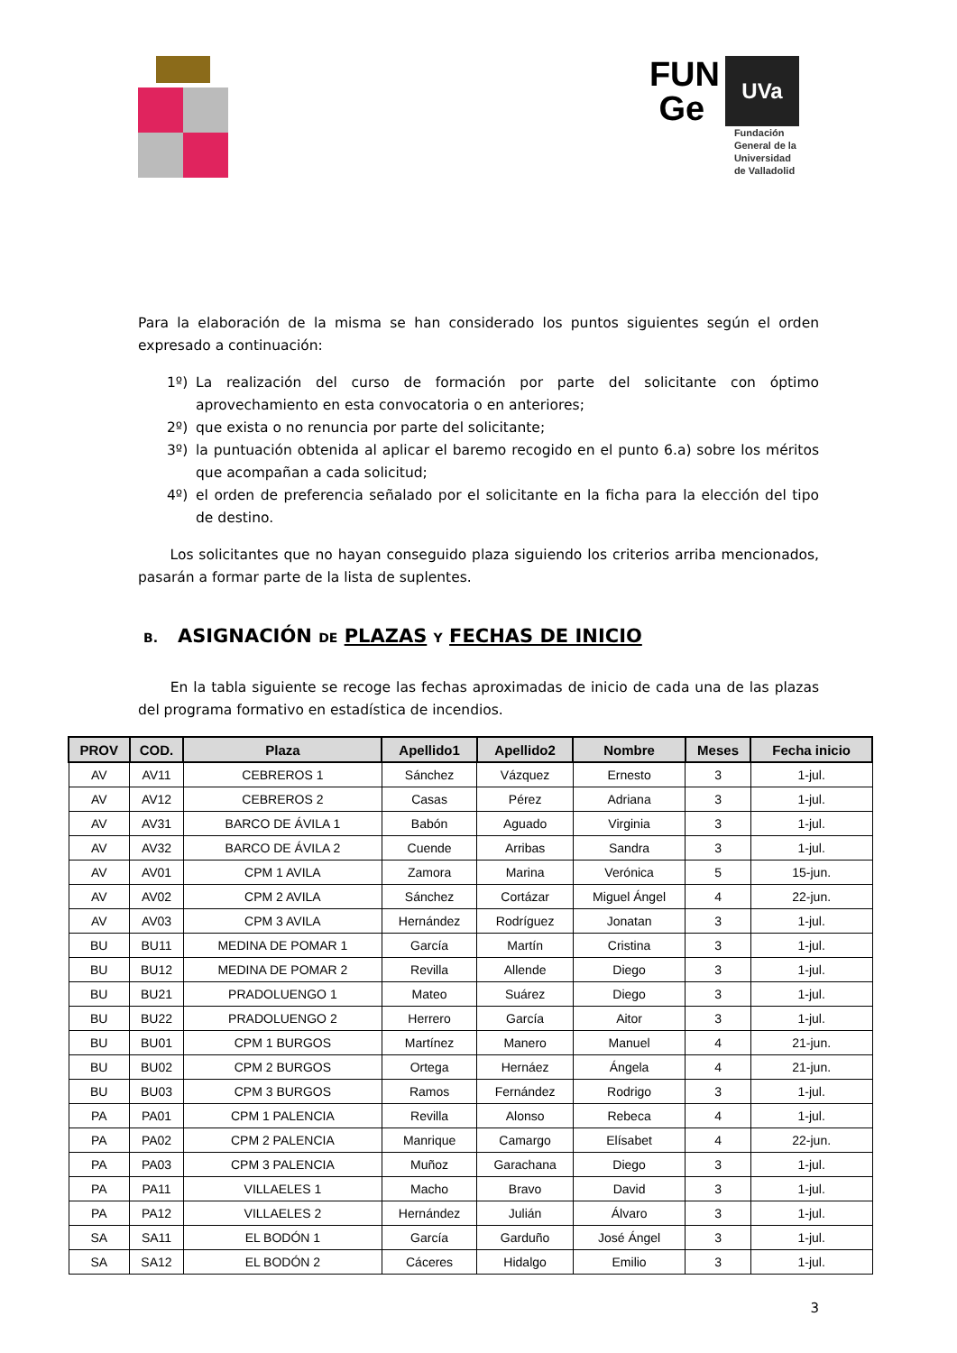FUN
Ge
UVa
Fundación
General de la
Universidad
de Valladolid
Para la elaboración de la misma se han considerado los puntos siguientes según el orden expresado a continuación:
1º) La realización del curso de formación por parte del solicitante con óptimo aprovechamiento en esta convocatoria o en anteriores;
2º) que exista o no renuncia por parte del solicitante;
3º) la puntuación obtenida al aplicar el baremo recogido en el punto 6.a) sobre los méritos que acompañan a cada solicitud;
4º) el orden de preferencia señalado por el solicitante en la ficha para la elección del tipo de destino.
Los solicitantes que no hayan conseguido plaza siguiendo los criterios arriba mencionados, pasarán a formar parte de la lista de suplentes.
B. ASIGNACIÓN DE PLAZAS Y FECHAS DE INICIO
En la tabla siguiente se recoge las fechas aproximadas de inicio de cada una de las plazas del programa formativo en estadística de incendios.
| PROV | COD. | Plaza | Apellido1 | Apellido2 | Nombre | Meses | Fecha inicio |
| --- | --- | --- | --- | --- | --- | --- | --- |
| AV | AV11 | CEBREROS 1 | Sánchez | Vázquez | Ernesto | 3 | 1-jul. |
| AV | AV12 | CEBREROS 2 | Casas | Pérez | Adriana | 3 | 1-jul. |
| AV | AV31 | BARCO DE ÁVILA 1 | Babón | Aguado | Virginia | 3 | 1-jul. |
| AV | AV32 | BARCO DE ÁVILA 2 | Cuende | Arribas | Sandra | 3 | 1-jul. |
| AV | AV01 | CPM 1 AVILA | Zamora | Marina | Verónica | 5 | 15-jun. |
| AV | AV02 | CPM 2 AVILA | Sánchez | Cortázar | Miguel Ángel | 4 | 22-jun. |
| AV | AV03 | CPM 3 AVILA | Hernández | Rodríguez | Jonatan | 3 | 1-jul. |
| BU | BU11 | MEDINA DE POMAR 1 | García | Martín | Cristina | 3 | 1-jul. |
| BU | BU12 | MEDINA DE POMAR 2 | Revilla | Allende | Diego | 3 | 1-jul. |
| BU | BU21 | PRADOLUENGO 1 | Mateo | Suárez | Diego | 3 | 1-jul. |
| BU | BU22 | PRADOLUENGO 2 | Herrero | García | Aitor | 3 | 1-jul. |
| BU | BU01 | CPM 1 BURGOS | Martínez | Manero | Manuel | 4 | 21-jun. |
| BU | BU02 | CPM 2 BURGOS | Ortega | Hernáez | Ángela | 4 | 21-jun. |
| BU | BU03 | CPM 3 BURGOS | Ramos | Fernández | Rodrigo | 3 | 1-jul. |
| PA | PA01 | CPM 1 PALENCIA | Revilla | Alonso | Rebeca | 4 | 1-jul. |
| PA | PA02 | CPM 2 PALENCIA | Manrique | Camargo | Elísabet | 4 | 22-jun. |
| PA | PA03 | CPM 3 PALENCIA | Muñoz | Garachana | Diego | 3 | 1-jul. |
| PA | PA11 | VILLAELES 1 | Macho | Bravo | David | 3 | 1-jul. |
| PA | PA12 | VILLAELES 2 | Hernández | Julián | Álvaro | 3 | 1-jul. |
| SA | SA11 | EL BODÓN 1 | García | Garduño | José Ángel | 3 | 1-jul. |
| SA | SA12 | EL BODÓN 2 | Cáceres | Hidalgo | Emilio | 3 | 1-jul. |
3